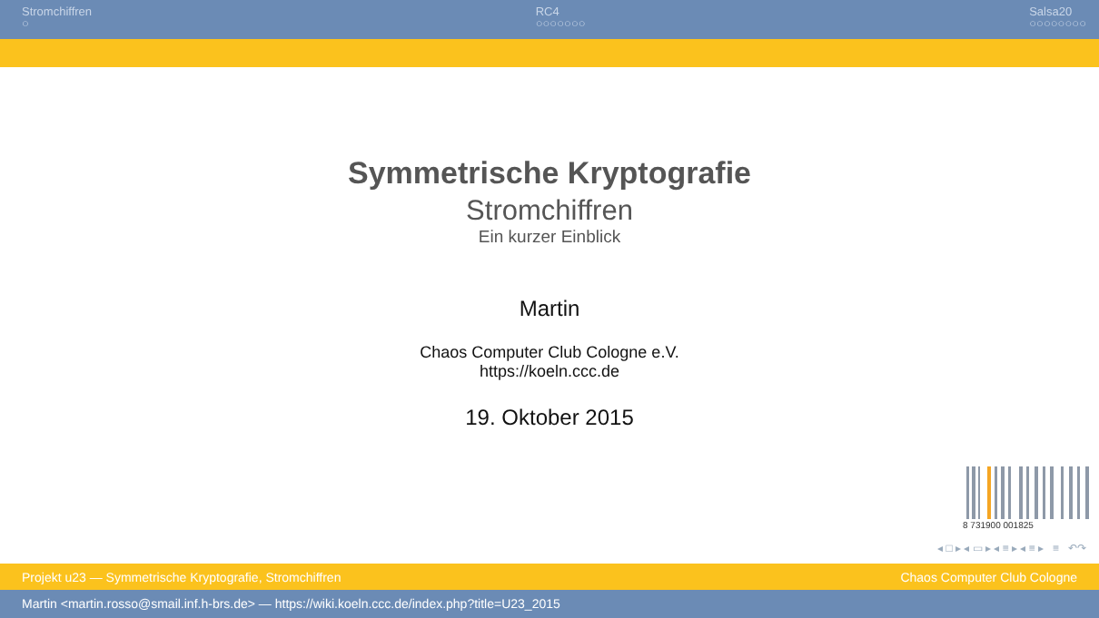Stromchiffren
○
RC4
○○○○○○○
Salsa20
○○○○○○○○
Symmetrische Kryptografie
Stromchiffren
Ein kurzer Einblick
Martin
Chaos Computer Club Cologne e.V.
https://koeln.ccc.de
19. Oktober 2015
8 731900 001825
◂ □ ▸ ◂ ▭ ▸ ◂ ≡ ▸ ◂ ≡ ▸ ≡ ↶↷
Projekt u23 — Symmetrische Kryptografie, Stromchiffren Chaos Computer Club Cologne
Martin <martin.rosso@smail.inf.h-brs.de> — https://wiki.koeln.ccc.de/index.php?title=U23_2015